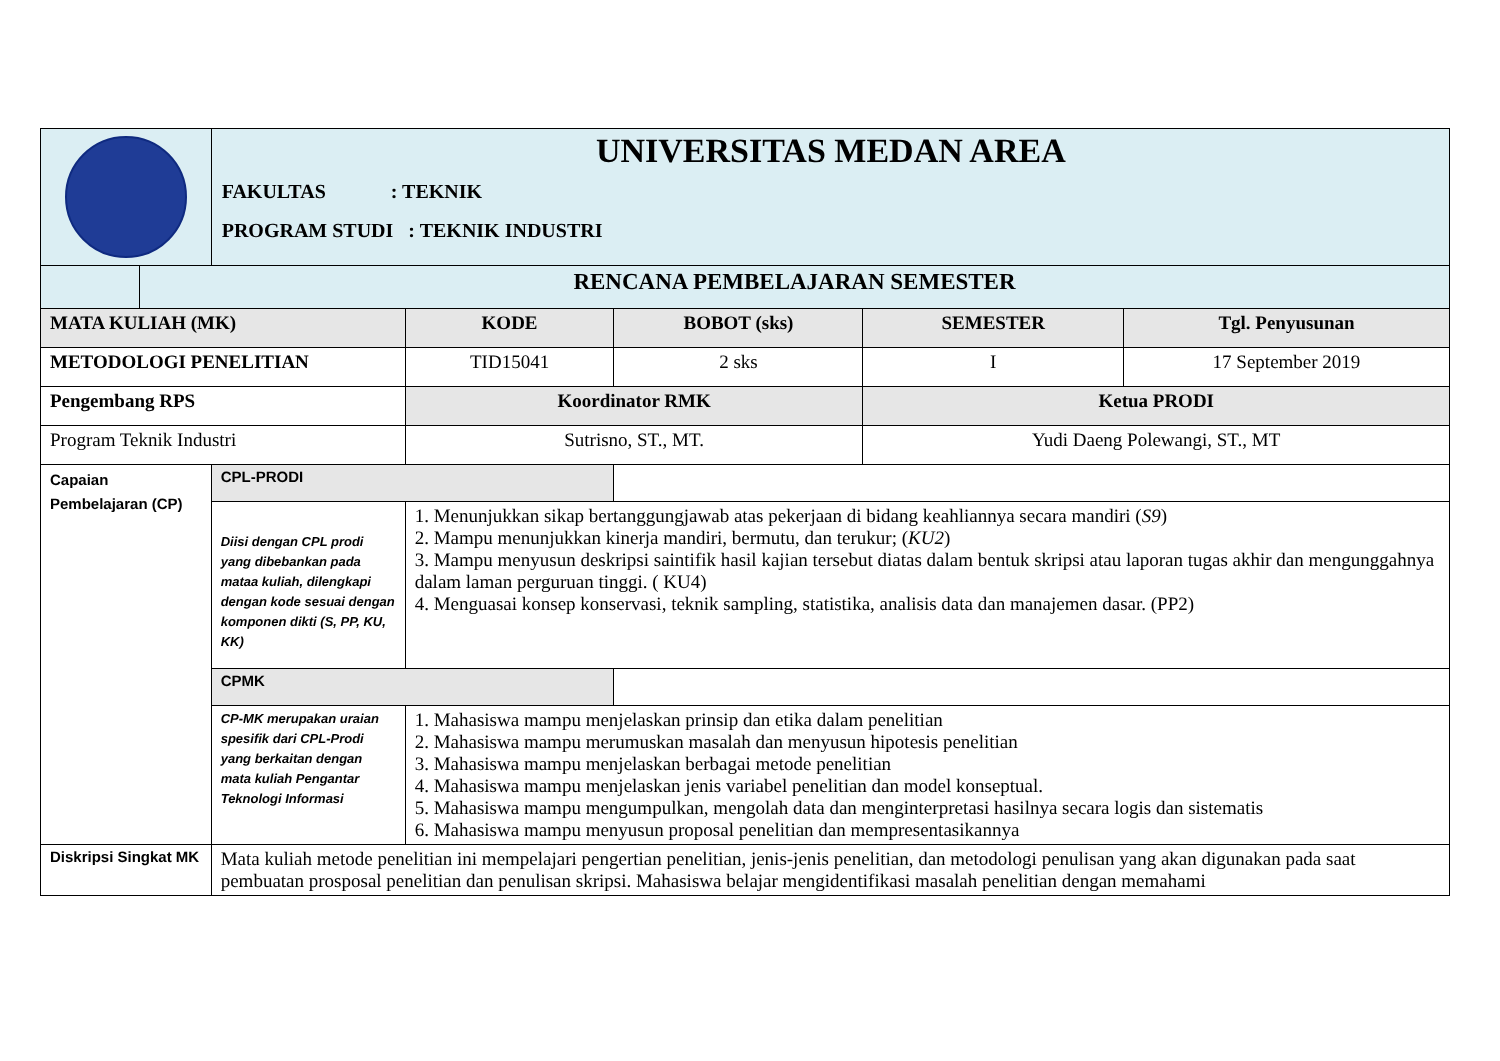| | | UNIVERSITAS MEDAN AREA FAKULTAS : TEKNIK PROGRAM STUDI : TEKNIK INDUSTRI | | | | |
| | RENCANA PEMBELAJARAN SEMESTER | | | | | |
| MATA KULIAH (MK) | | | KODE | BOBOT (sks) | SEMESTER | Tgl. Penyusunan |
| METODOLOGI PENELITIAN | | | TID15041 | 2 sks | I | 17 September 2019 |
| Pengembang RPS | | | Koordinator RMK | | Ketua PRODI | |
| Program Teknik Industri | | | Sutrisno, ST., MT. | | Yudi Daeng Polewangi, ST., MT | |
| Capaian Pembelajaran (CP) | | CPL-PRODI | | | | |
| | | Diisi dengan CPL prodi yang dibebankan pada mataa kuliah, dilengkapi dengan kode sesuai dengan komponen dikti (S, PP, KU, KK) | 1. Menunjukkan sikap bertanggungjawab atas pekerjaan di bidang keahliannya secara mandiri ( S9 ) 2. Mampu menunjukkan kinerja mandiri, bermutu, dan terukur; ( KU2 ) 3. Mampu menyusun deskripsi saintifik hasil kajian tersebut diatas dalam bentuk skripsi atau laporan tugas akhir dan mengunggahnya dalam laman perguruan tinggi. ( KU4) 4. Menguasai konsep konservasi, teknik sampling, statistika, analisis data dan manajemen dasar. (PP2) | | | |
| | | CPMK | | | | |
| | | CP-MK merupakan uraian spesifik dari CPL-Prodi yang berkaitan dengan mata kuliah Pengantar Teknologi Informasi | 1. Mahasiswa mampu menjelaskan prinsip dan etika dalam penelitian 2. Mahasiswa mampu merumuskan masalah dan menyusun hipotesis penelitian 3. Mahasiswa mampu menjelaskan berbagai metode penelitian 4. Mahasiswa mampu menjelaskan jenis variabel penelitian dan model konseptual. 5. Mahasiswa mampu mengumpulkan, mengolah data dan menginterpretasi hasilnya secara logis dan sistematis 6. Mahasiswa mampu menyusun proposal penelitian dan mempresentasikannya | | | |
| Diskripsi Singkat MK | | Mata kuliah metode penelitian ini mempelajari pengertian penelitian, jenis-jenis penelitian, dan metodologi penulisan yang akan digunakan pada saat pembuatan prosposal penelitian dan penulisan skripsi. Mahasiswa belajar mengidentifikasi masalah penelitian dengan memahami | | | | |